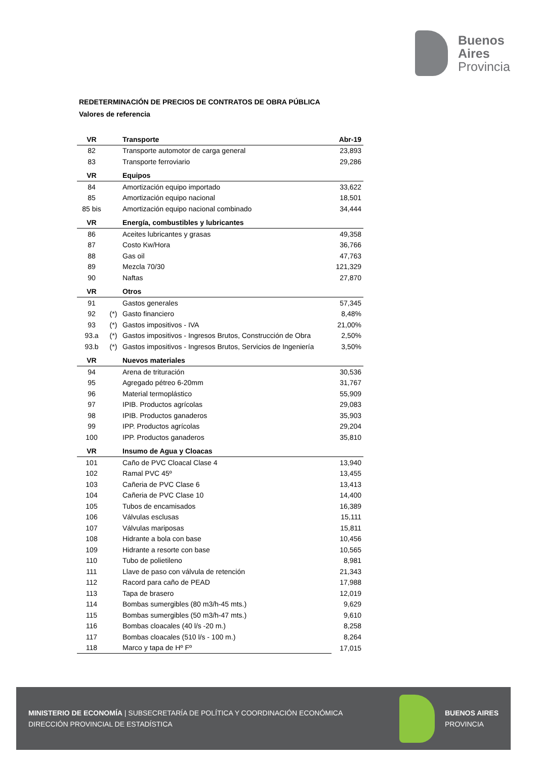Buenos
Aires
Provincia
REDETERMINACIÓN DE PRECIOS DE CONTRATOS DE OBRA PÚBLICA
Valores de referencia
| VR | | Transporte | Abr-19 |
| --- | --- | --- | --- |
| 82 | | Transporte automotor de carga general | 23,893 |
| 83 | | Transporte ferroviario | 29,286 |
| VR | | Equipos | |
| 84 | | Amortización equipo importado | 33,622 |
| 85 | | Amortización equipo nacional | 18,501 |
| 85 bis | | Amortización equipo nacional combinado | 34,444 |
| VR | | Energía, combustibles y lubricantes | |
| 86 | | Aceites lubricantes y grasas | 49,358 |
| 87 | | Costo Kw/Hora | 36,766 |
| 88 | | Gas oil | 47,763 |
| 89 | | Mezcla 70/30 | 121,329 |
| 90 | | Naftas | 27,870 |
| VR | | Otros | |
| 91 | | Gastos generales | 57,345 |
| 92 | (*) | Gasto financiero | 8,48% |
| 93 | (*) | Gastos impositivos - IVA | 21,00% |
| 93.a | (*) | Gastos impositivos - Ingresos Brutos, Construcción de Obra | 2,50% |
| 93.b | (*) | Gastos impositivos - Ingresos Brutos, Servicios de Ingeniería | 3,50% |
| VR | | Nuevos materiales | |
| 94 | | Arena de trituración | 30,536 |
| 95 | | Agregado pétreo 6-20mm | 31,767 |
| 96 | | Material termoplástico | 55,909 |
| 97 | | IPIB. Productos agrícolas | 29,083 |
| 98 | | IPIB. Productos ganaderos | 35,903 |
| 99 | | IPP. Productos agrícolas | 29,204 |
| 100 | | IPP. Productos ganaderos | 35,810 |
| VR | | Insumo de Agua y Cloacas | |
| 101 | | Caño de PVC Cloacal Clase 4 | 13,940 |
| 102 | | Ramal PVC 45º | 13,455 |
| 103 | | Cañeria de PVC Clase 6 | 13,413 |
| 104 | | Cañeria de PVC Clase 10 | 14,400 |
| 105 | | Tubos de encamisados | 16,389 |
| 106 | | Válvulas esclusas | 15,111 |
| 107 | | Válvulas mariposas | 15,811 |
| 108 | | Hidrante a bola con base | 10,456 |
| 109 | | Hidrante a resorte con base | 10,565 |
| 110 | | Tubo de polietileno | 8,981 |
| 111 | | Llave de paso con válvula de retención | 21,343 |
| 112 | | Racord para caño de PEAD | 17,988 |
| 113 | | Tapa de brasero | 12,019 |
| 114 | | Bombas sumergibles (80 m3/h-45 mts.) | 9,629 |
| 115 | | Bombas sumergibles (50 m3/h-47 mts.) | 9,610 |
| 116 | | Bombas cloacales (40 l/s -20 m.) | 8,258 |
| 117 | | Bombas cloacales (510 l/s - 100 m.) | 8,264 |
| 118 | | Marco y tapa de Hº Fº | 17,015 |
MINISTERIO DE ECONOMÍA | SUBSECRETARÍA DE POLÍTICA Y COORDINACIÓN ECONÓMICA
DIRECCIÓN PROVINCIAL DE ESTADÍSTICA
BUENOS AIRES
PROVINCIA